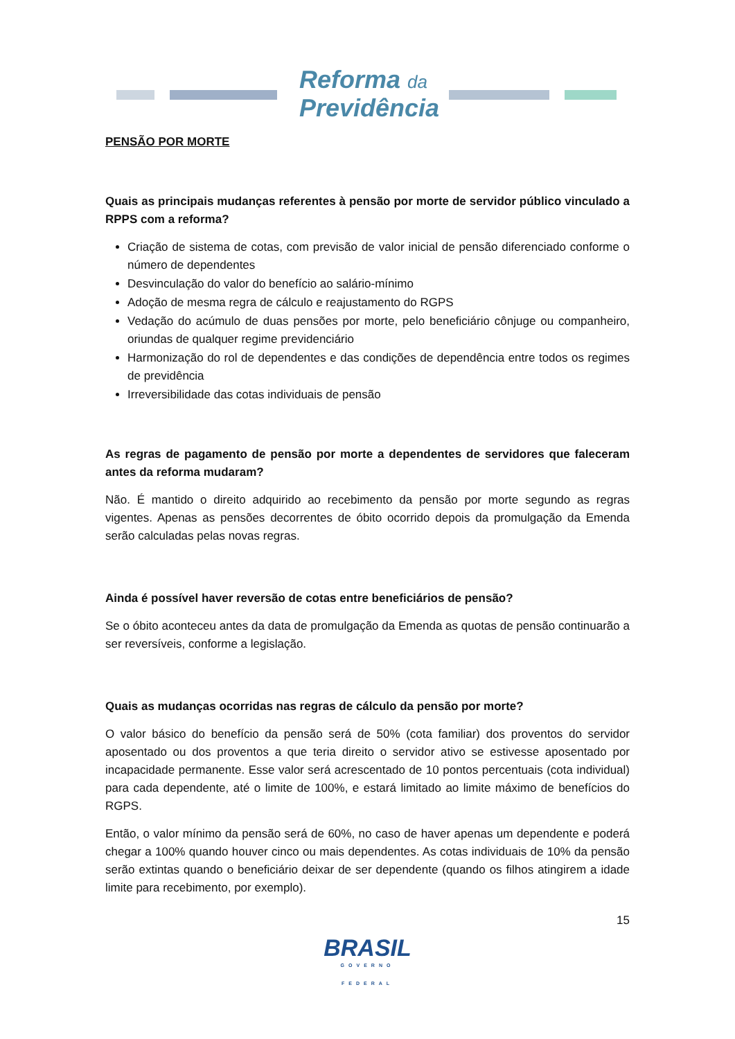Reforma da
Previdência
PENSÃO POR MORTE
Quais as principais mudanças referentes à pensão por morte de servidor público vinculado a RPPS com a reforma?
Criação de sistema de cotas, com previsão de valor inicial de pensão diferenciado conforme o número de dependentes
Desvinculação do valor do benefício ao salário-mínimo
Adoção de mesma regra de cálculo e reajustamento do RGPS
Vedação do acúmulo de duas pensões por morte, pelo beneficiário cônjuge ou companheiro, oriundas de qualquer regime previdenciário
Harmonização do rol de dependentes e das condições de dependência entre todos os regimes de previdência
Irreversibilidade das cotas individuais de pensão
As regras de pagamento de pensão por morte a dependentes de servidores que faleceram antes da reforma mudaram?
Não. É mantido o direito adquirido ao recebimento da pensão por morte segundo as regras vigentes. Apenas as pensões decorrentes de óbito ocorrido depois da promulgação da Emenda serão calculadas pelas novas regras.
Ainda é possível haver reversão de cotas entre beneficiários de pensão?
Se o óbito aconteceu antes da data de promulgação da Emenda as quotas de pensão continuarão a ser reversíveis, conforme a legislação.
Quais as mudanças ocorridas nas regras de cálculo da pensão por morte?
O valor básico do benefício da pensão será de 50% (cota familiar) dos proventos do servidor aposentado ou dos proventos a que teria direito o servidor ativo se estivesse aposentado por incapacidade permanente. Esse valor será acrescentado de 10 pontos percentuais (cota individual) para cada dependente, até o limite de 100%, e estará limitado ao limite máximo de benefícios do RGPS.
Então, o valor mínimo da pensão será de 60%, no caso de haver apenas um dependente e poderá chegar a 100% quando houver cinco ou mais dependentes. As cotas individuais de 10% da pensão serão extintas quando o beneficiário deixar de ser dependente (quando os filhos atingirem a idade limite para recebimento, por exemplo).
15
BRASIL
GOVERNO FEDERAL